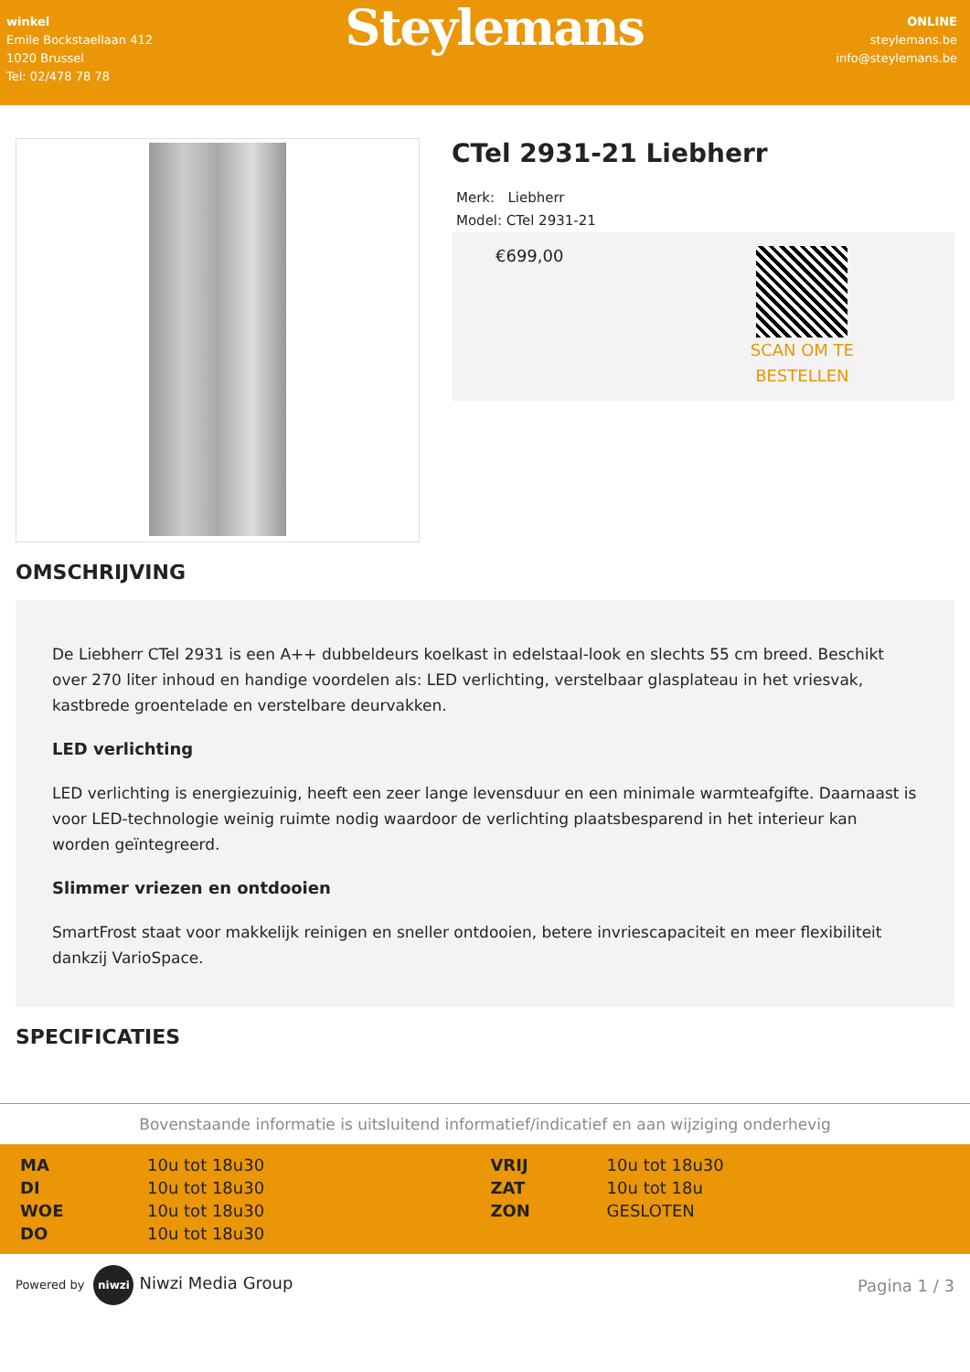winkel
Emile Bockstaellaan 412
1020 Brussel
Tel: 02/478 78 78
Steylemans
ONLINE
steylemans.be
info@steylemans.be
CTel 2931-21 Liebherr
Merk: Liebherr
Model: CTel 2931-21
€699,00
SCAN OM TE
BESTELLEN
OMSCHRIJVING
De Liebherr CTel 2931 is een A++ dubbeldeurs koelkast in edelstaal-look en slechts 55 cm breed. Beschikt over 270 liter inhoud en handige voordelen als: LED verlichting, verstelbaar glasplateau in het vriesvak, kastbrede groentelade en verstelbare deurvakken.
LED verlichting
LED verlichting is energiezuinig, heeft een zeer lange levensduur en een minimale warmteafgifte. Daarnaast is voor LED-technologie weinig ruimte nodig waardoor de verlichting plaatsbesparend in het interieur kan worden geïntegreerd.
Slimmer vriezen en ontdooien
SmartFrost staat voor makkelijk reinigen en sneller ontdooien, betere invriescapaciteit en meer flexibiliteit dankzij VarioSpace.
SPECIFICATIES
Bovenstaande informatie is uitsluitend informatief/indicatief en aan wijziging onderhevig
| MA | 10u tot 18u30 | VRIJ | 10u tot 18u30 |
| DI | 10u tot 18u30 | ZAT | 10u tot 18u |
| WOE | 10u tot 18u30 | ZON | GESLOTEN |
| DO | 10u tot 18u30 | | |
Powered by niwzi Niwzi Media Group
Pagina 1 / 3